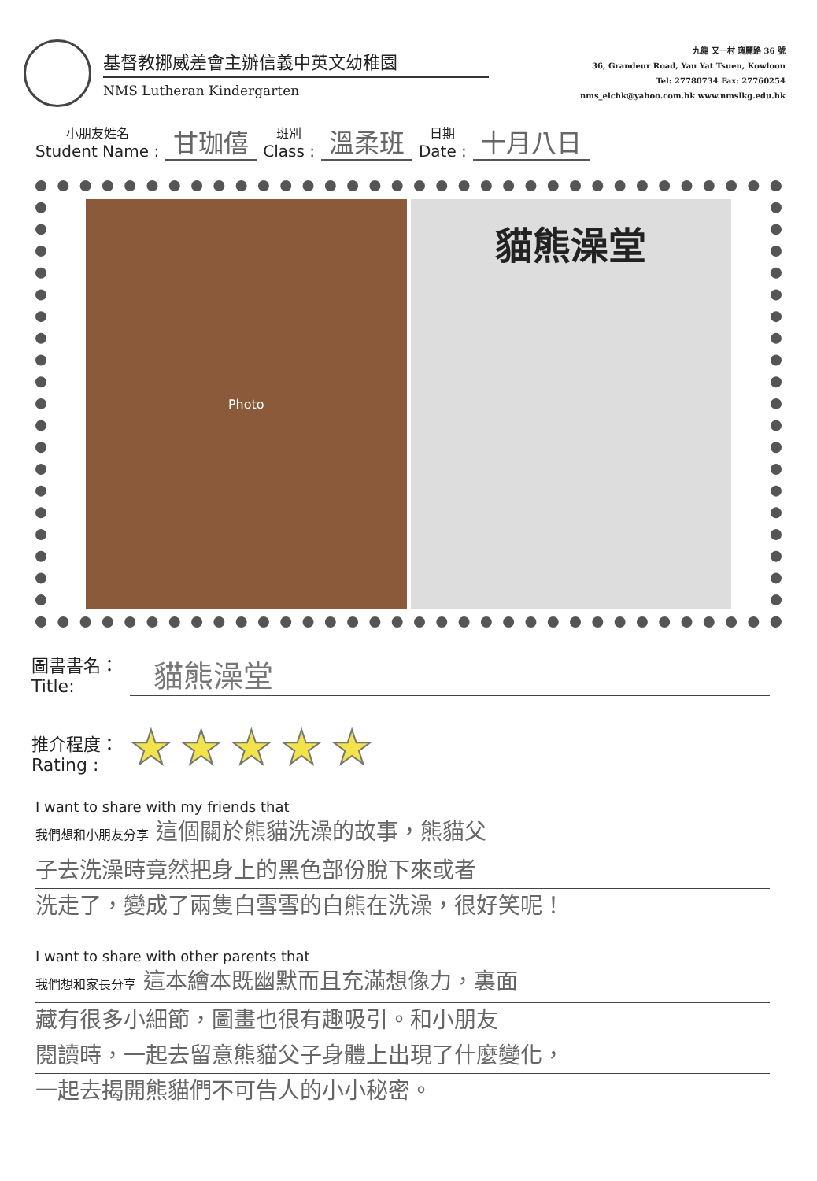基督教挪威差會主辦信義中英文幼稚園
NMS Lutheran Kindergarten
九龍 又一村 瑰麗路 36 號
36, Grandeur Road, Yau Yat Tsuen, Kowloon
Tel: 27780734 Fax: 27760254
nms_elchk@yahoo.com.hk www.nmslkg.edu.hk
小朋友姓名
Student Name : 甘珈僖 班別
Class : 溫柔班 日期
Date : 十月八日
Photo
貓熊澡堂
圖書書名：
Title: 貓熊澡堂
推介程度：
Rating : ★★★★★
I want to share with my friends that
我們想和小朋友分享 這個關於熊貓洗澡的故事，熊貓父
子去洗澡時竟然把身上的黑色部份脫下來或者
洗走了，變成了兩隻白雪雪的白熊在洗澡，很好笑呢！
I want to share with other parents that
我們想和家長分享 這本繪本既幽默而且充滿想像力，裏面
藏有很多小細節，圖畫也很有趣吸引。和小朋友
閱讀時，一起去留意熊貓父子身體上出現了什麼變化，
一起去揭開熊貓們不可告人的小小秘密。